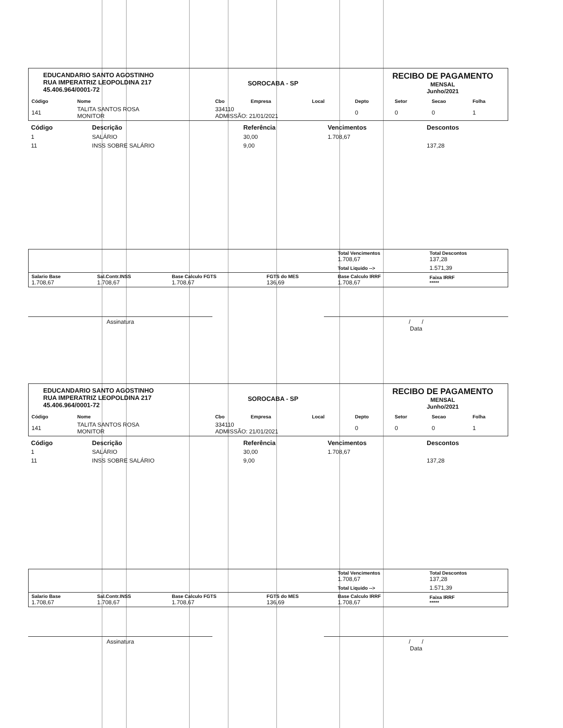EDUCANDARIO SANTO AGOSTINHO
RUA IMPERATRIZ LEOPOLDINA 217
45.406.964/0001-72
SOROCABA - SP
RECIBO DE PAGAMENTO
MENSAL
Junho/2021
| Código | Nome | Cbo | Empresa | Local | Depto | Setor | Secao | Folha |
| --- | --- | --- | --- | --- | --- | --- | --- | --- |
| 141 | TALITA SANTOS ROSA MONITOR | 334110 ADMISSÃO: 21/01/2021 | | | 0 | 0 | 0 | 1 |
| Código | Descrição | Referência | Vencimentos | Descontos |
| --- | --- | --- | --- | --- |
| 1 | SALÁRIO | 30,00 | 1.708,67 | |
| 11 | INSS SOBRE SALÁRIO | 9,00 | | 137,28 |
| | | | | Total Vencimentos 1.708,67 | Total Descontos 137,28 |
| | | | | Total Liquido --> | 1.571,39 |
| Salario Base 1.708,67 | Sal.Contr.INSS 1.708,67 | Base Calculo FGTS 1.708,67 | FGTS do MES 136,69 | Base Calculo IRRF 1.708,67 | Faixa IRRF ***** |
Assinatura / /
Data
EDUCANDARIO SANTO AGOSTINHO
RUA IMPERATRIZ LEOPOLDINA 217
45.406.964/0001-72
SOROCABA - SP
RECIBO DE PAGAMENTO
MENSAL
Junho/2021
| Código | Nome | Cbo | Empresa | Local | Depto | Setor | Secao | Folha |
| --- | --- | --- | --- | --- | --- | --- | --- | --- |
| 141 | TALITA SANTOS ROSA MONITOR | 334110 ADMISSÃO: 21/01/2021 | | | 0 | 0 | 0 | 1 |
| Código | Descrição | Referência | Vencimentos | Descontos |
| --- | --- | --- | --- | --- |
| 1 | SALÁRIO | 30,00 | 1.708,67 | |
| 11 | INSS SOBRE SALÁRIO | 9,00 | | 137,28 |
| | | | | Total Vencimentos 1.708,67 | Total Descontos 137,28 |
| | | | | Total Liquido --> | 1.571,39 |
| Salario Base 1.708,67 | Sal.Contr.INSS 1.708,67 | Base Calculo FGTS 1.708,67 | FGTS do MES 136,69 | Base Calculo IRRF 1.708,67 | Faixa IRRF ***** |
Assinatura / /
Data